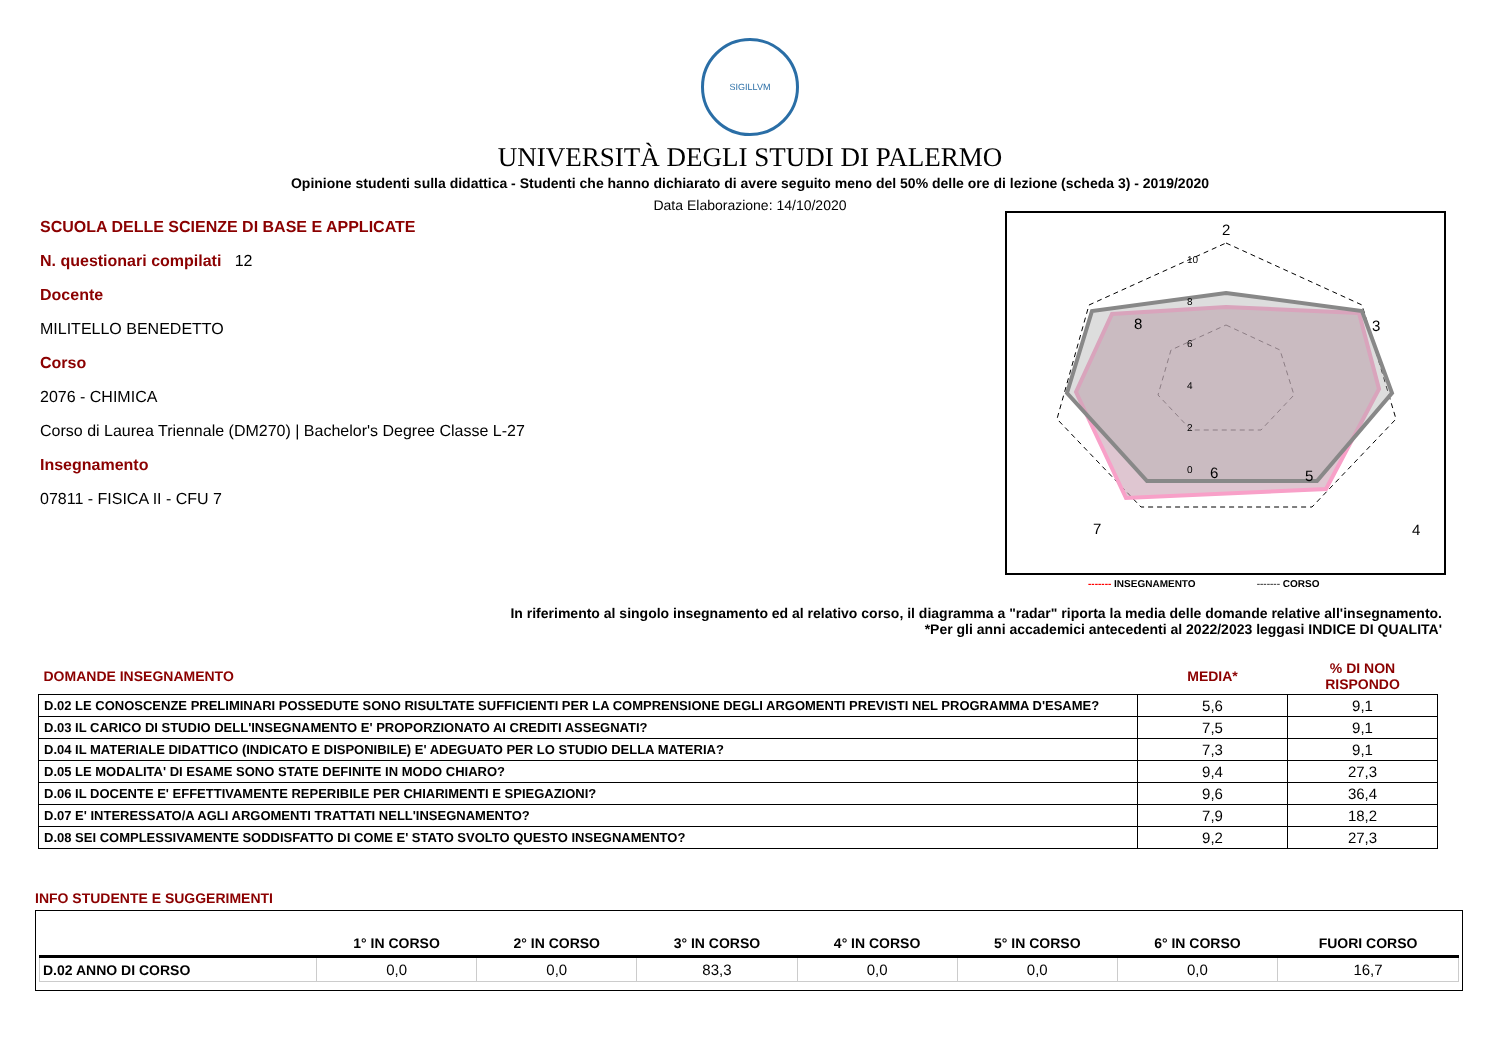SIGILLVM
UNIVERSITÀ DEGLI STUDI DI PALERMO
Opinione studenti sulla didattica - Studenti che hanno dichiarato di avere seguito meno del 50% delle ore di lezione (scheda 3) - 2019/2020
Data Elaborazione: 14/10/2020
SCUOLA DELLE SCIENZE DI BASE E APPLICATE
N. questionari compilati 12
Docente
MILITELLO BENEDETTO
Corso
2076 - CHIMICA
Corso di Laurea Triennale (DM270) | Bachelor's Degree Classe L-27
Insegnamento
07811 - FISICA II - CFU 7
2
3
4
5
6
7
8
10
8
6
4
2
0
------- INSEGNAMENTO ------- CORSO
In riferimento al singolo insegnamento ed al relativo corso, il diagramma a "radar" riporta la media delle domande relative all'insegnamento.
*Per gli anni accademici antecedenti al 2022/2023 leggasi INDICE DI QUALITA'
| DOMANDE INSEGNAMENTO | MEDIA* | % DI NON RISPONDO |
| D.02 LE CONOSCENZE PRELIMINARI POSSEDUTE SONO RISULTATE SUFFICIENTI PER LA COMPRENSIONE DEGLI ARGOMENTI PREVISTI NEL PROGRAMMA D'ESAME? | 5,6 | 9,1 |
| D.03 IL CARICO DI STUDIO DELL'INSEGNAMENTO E' PROPORZIONATO AI CREDITI ASSEGNATI? | 7,5 | 9,1 |
| D.04 IL MATERIALE DIDATTICO (INDICATO E DISPONIBILE) E' ADEGUATO PER LO STUDIO DELLA MATERIA? | 7,3 | 9,1 |
| D.05 LE MODALITA' DI ESAME SONO STATE DEFINITE IN MODO CHIARO? | 9,4 | 27,3 |
| D.06 IL DOCENTE E' EFFETTIVAMENTE REPERIBILE PER CHIARIMENTI E SPIEGAZIONI? | 9,6 | 36,4 |
| D.07 E' INTERESSATO/A AGLI ARGOMENTI TRATTATI NELL'INSEGNAMENTO? | 7,9 | 18,2 |
| D.08 SEI COMPLESSIVAMENTE SODDISFATTO DI COME E' STATO SVOLTO QUESTO INSEGNAMENTO? | 9,2 | 27,3 |
INFO STUDENTE E SUGGERIMENTI
| | 1° IN CORSO | 2° IN CORSO | 3° IN CORSO | 4° IN CORSO | 5° IN CORSO | 6° IN CORSO | FUORI CORSO |
| --- | --- | --- | --- | --- | --- | --- | --- |
| D.02 ANNO DI CORSO | 0,0 | 0,0 | 83,3 | 0,0 | 0,0 | 0,0 | 16,7 |